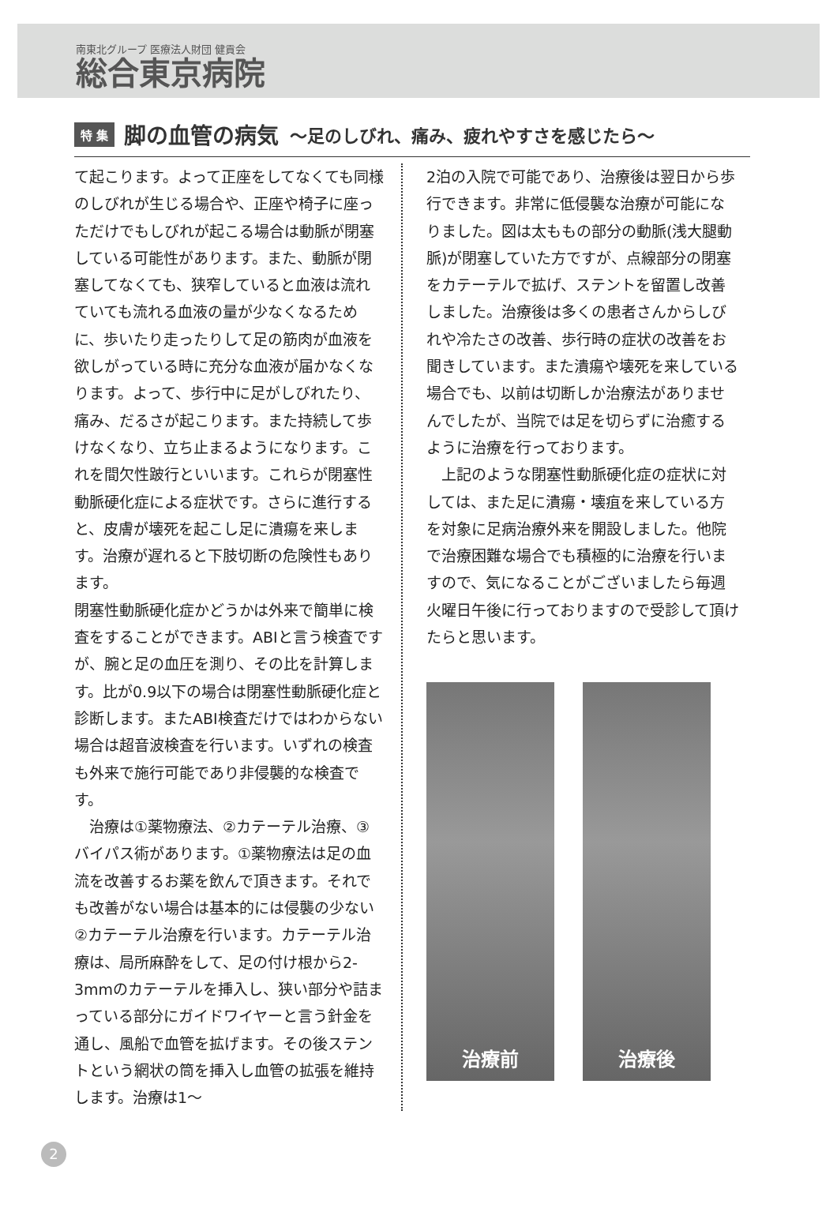南東北グループ 医療法人財団 健貢会
総合東京病院
特 集
脚の血管の病気
～足のしびれ、痛み、疲れやすさを感じたら～
て起こります。よって正座をしてなくても同様のしびれが生じる場合や、正座や椅子に座っただけでもしびれが起こる場合は動脈が閉塞している可能性があります。また、動脈が閉塞してなくても、狭窄していると血液は流れていても流れる血液の量が少なくなるために、歩いたり走ったりして足の筋肉が血液を欲しがっている時に充分な血液が届かなくなります。よって、歩行中に足がしびれたり、痛み、だるさが起こります。また持続して歩けなくなり、立ち止まるようになります。これを間欠性跛行といいます。これらが閉塞性動脈硬化症による症状です。さらに進行すると、皮膚が壊死を起こし足に潰瘍を来します。治療が遅れると下肢切断の危険性もあります。
閉塞性動脈硬化症かどうかは外来で簡単に検査をすることができます。ABIと言う検査ですが、腕と足の血圧を測り、その比を計算します。比が0.9以下の場合は閉塞性動脈硬化症と診断します。またABI検査だけではわからない場合は超音波検査を行います。いずれの検査も外来で施行可能であり非侵襲的な検査です。
　治療は①薬物療法、②カテーテル治療、③バイパス術があります。①薬物療法は足の血流を改善するお薬を飲んで頂きます。それでも改善がない場合は基本的には侵襲の少ない②カテーテル治療を行います。カテーテル治療は、局所麻酔をして、足の付け根から2-3mmのカテーテルを挿入し、狭い部分や詰まっている部分にガイドワイヤーと言う針金を通し、風船で血管を拡げます。その後ステントという網状の筒を挿入し血管の拡張を維持します。治療は1～
2泊の入院で可能であり、治療後は翌日から歩行できます。非常に低侵襲な治療が可能になりました。図は太ももの部分の動脈(浅大腿動脈)が閉塞していた方ですが、点線部分の閉塞をカテーテルで拡げ、ステントを留置し改善しました。治療後は多くの患者さんからしびれや冷たさの改善、歩行時の症状の改善をお聞きしています。また潰瘍や壊死を来している場合でも、以前は切断しか治療法がありませんでしたが、当院では足を切らずに治癒するように治療を行っております。
　上記のような閉塞性動脈硬化症の症状に対しては、また足に潰瘍・壊疽を来している方を対象に足病治療外来を開設しました。他院で治療困難な場合でも積極的に治療を行いますので、気になることがございましたら毎週火曜日午後に行っておりますので受診して頂けたらと思います。
治療前 治療後
2